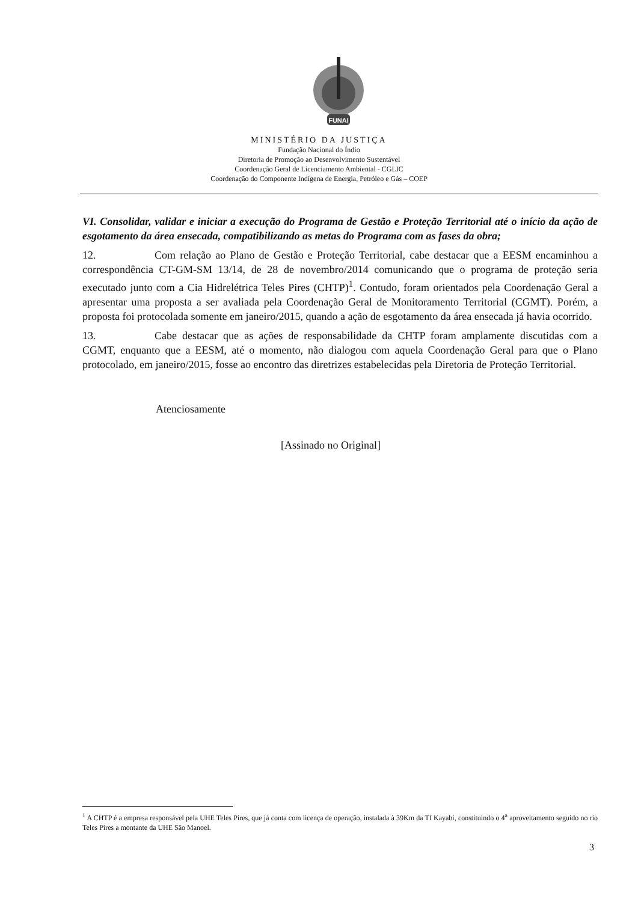FUNAI
MINISTÉRIO DA JUSTIÇA
Fundação Nacional do Índio
Diretoria de Promoção ao Desenvolvimento Sustentável
Coordenação Geral de Licenciamento Ambiental - CGLIC
Coordenação do Componente Indígena de Energia, Petróleo e Gás – COEP
VI. Consolidar, validar e iniciar a execução do Programa de Gestão e Proteção Territorial até o início da ação de esgotamento da área ensecada, compatibilizando as metas do Programa com as fases da obra;
12. Com relação ao Plano de Gestão e Proteção Territorial, cabe destacar que a EESM encaminhou a correspondência CT-GM-SM 13/14, de 28 de novembro/2014 comunicando que o programa de proteção seria executado junto com a Cia Hidrelétrica Teles Pires (CHTP)<sup>1</sup>. Contudo, foram orientados pela Coordenação Geral a apresentar uma proposta a ser avaliada pela Coordenação Geral de Monitoramento Territorial (CGMT). Porém, a proposta foi protocolada somente em janeiro/2015, quando a ação de esgotamento da área ensecada já havia ocorrido.
13. Cabe destacar que as ações de responsabilidade da CHTP foram amplamente discutidas com a CGMT, enquanto que a EESM, até o momento, não dialogou com aquela Coordenação Geral para que o Plano protocolado, em janeiro/2015, fosse ao encontro das diretrizes estabelecidas pela Diretoria de Proteção Territorial.
Atenciosamente
[Assinado no Original]
<sup>1</sup> A CHTP é a empresa responsável pela UHE Teles Pires, que já conta com licença de operação, instalada à 39Km da TI Kayabi, constituindo o 4<sup>a</sup> aproveitamento seguido no rio Teles Pires a montante da UHE São Manoel.
3